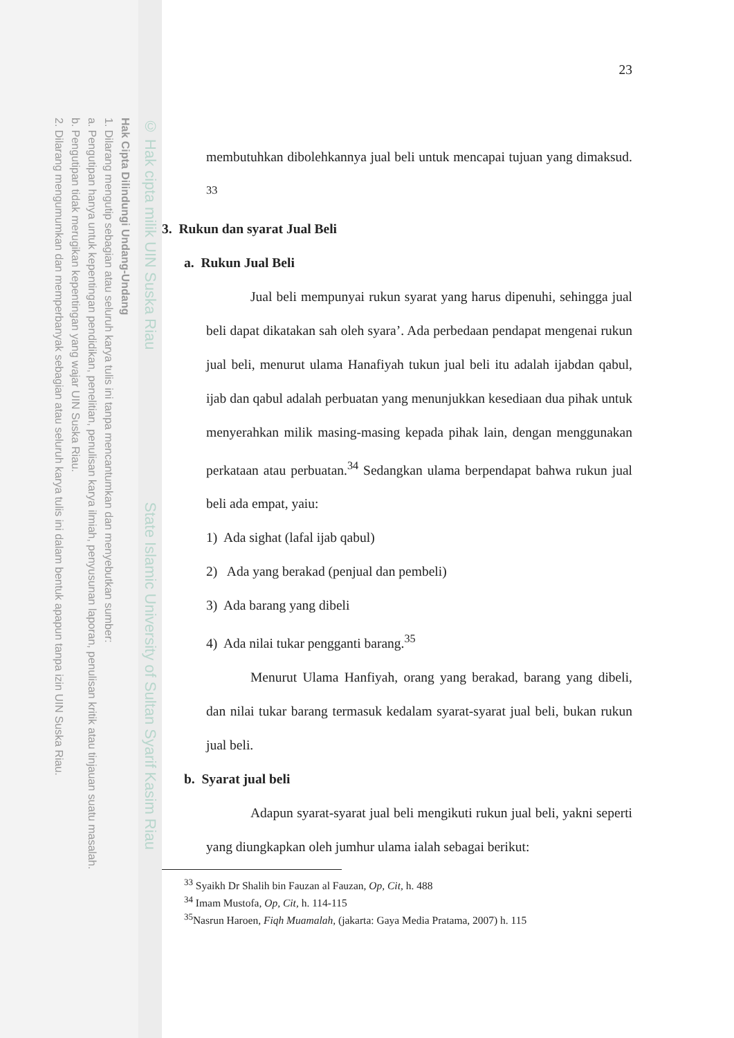© Hak cipta milik UIN Suska Riau State Islamic University of Sultan Syarif Kasim Riau
Hak Cipta Dilindungi Undang-Undang
1. Dilarang mengutip sebagian atau seluruh karya tulis ini tanpa mencantumkan dan menyebutkan sumber:
a. Pengutipan hanya untuk kepentingan pendidikan, penelitian, penulisan karya ilmiah, penyusunan laporan, penulisan kritik atau tinjauan suatu masalah.
b. Pengutipan tidak merugikan kepentingan yang wajar UIN Suska Riau.
2. Dilarang mengumumkan dan memperbanyak sebagian atau seluruh karya tulis ini dalam bentuk apapun tanpa izin UIN Suska Riau.
23
membutuhkan dibolehkannya jual beli untuk mencapai tujuan yang dimaksud. <sup>33</sup>
3. Rukun dan syarat Jual Beli
a. Rukun Jual Beli
Jual beli mempunyai rukun syarat yang harus dipenuhi, sehingga jual beli dapat dikatakan sah oleh syara’. Ada perbedaan pendapat mengenai rukun jual beli, menurut ulama Hanafiyah tukun jual beli itu adalah ijabdan qabul, ijab dan qabul adalah perbuatan yang menunjukkan kesediaan dua pihak untuk menyerahkan milik masing-masing kepada pihak lain, dengan menggunakan perkataan atau perbuatan.<sup>34</sup> Sedangkan ulama berpendapat bahwa rukun jual beli ada empat, yaiu:
1) Ada sighat (lafal ijab qabul)
2) Ada yang berakad (penjual dan pembeli)
3) Ada barang yang dibeli
4) Ada nilai tukar pengganti barang.<sup>35</sup>
Menurut Ulama Hanfiyah, orang yang berakad, barang yang dibeli, dan nilai tukar barang termasuk kedalam syarat-syarat jual beli, bukan rukun jual beli.
b. Syarat jual beli
Adapun syarat-syarat jual beli mengikuti rukun jual beli, yakni seperti yang diungkapkan oleh jumhur ulama ialah sebagai berikut:
<sup>33</sup> Syaikh Dr Shalih bin Fauzan al Fauzan, Op, Cit, h. 488
<sup>34</sup> Imam Mustofa, Op, Cit, h. 114-115
<sup>35</sup> Nasrun Haroen, Fiqh Muamalah, (jakarta: Gaya Media Pratama, 2007) h. 115